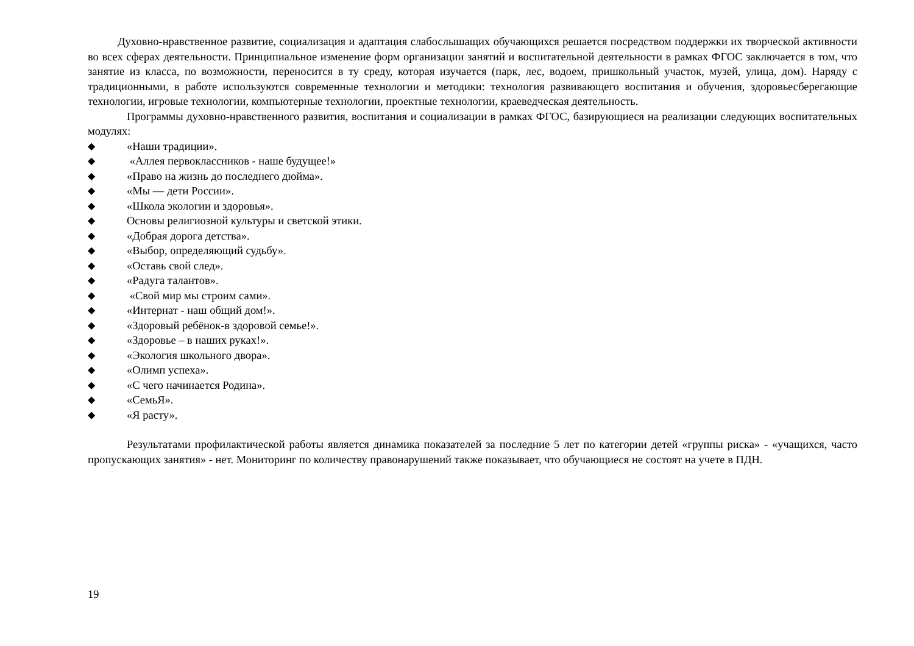Духовно-нравственное развитие, социализация и адаптация слабослышащих обучающихся решается посредством поддержки их творческой активности во всех сферах деятельности. Принципиальное изменение форм организации занятий и воспитательной деятельности в рамках ФГОС заключается в том, что занятие из класса, по возможности, переносится в ту среду, которая изучается (парк, лес, водоем, пришкольный участок, музей, улица, дом). Наряду с традиционными, в работе используются современные технологии и методики: технология развивающего воспитания и обучения, здоровьесберегающие технологии, игровые технологии, компьютерные технологии, проектные технологии, краеведческая деятельность.
Программы духовно-нравственного развития, воспитания и социализации в рамках ФГОС, базирующиеся на реализации следующих воспитательных модулях:
◆ «Наши традиции».
◆ «Аллея первоклассников - наше будущее!»
◆ «Право на жизнь до последнего дюйма».
◆ «Мы — дети России».
◆ «Школа экологии и здоровья».
◆ Основы религиозной культуры и светской этики.
◆ «Добрая дорога детства».
◆ «Выбор, определяющий судьбу».
◆ «Оставь свой след».
◆ «Радуга талантов».
◆ «Свой мир мы строим сами».
◆ «Интернат - наш общий дом!».
◆ «Здоровый ребёнок-в здоровой семье!».
◆ «Здоровье – в наших руках!».
◆ «Экология школьного двора».
◆ «Олимп успеха».
◆ «С чего начинается Родина».
◆ «СемьЯ».
◆ «Я расту».
Результатами профилактической работы является динамика показателей за последние 5 лет по категории детей «группы риска» - «учащихся, часто пропускающих занятия» - нет. Мониторинг по количеству правонарушений также показывает, что обучающиеся не состоят на учете в ПДН.
19